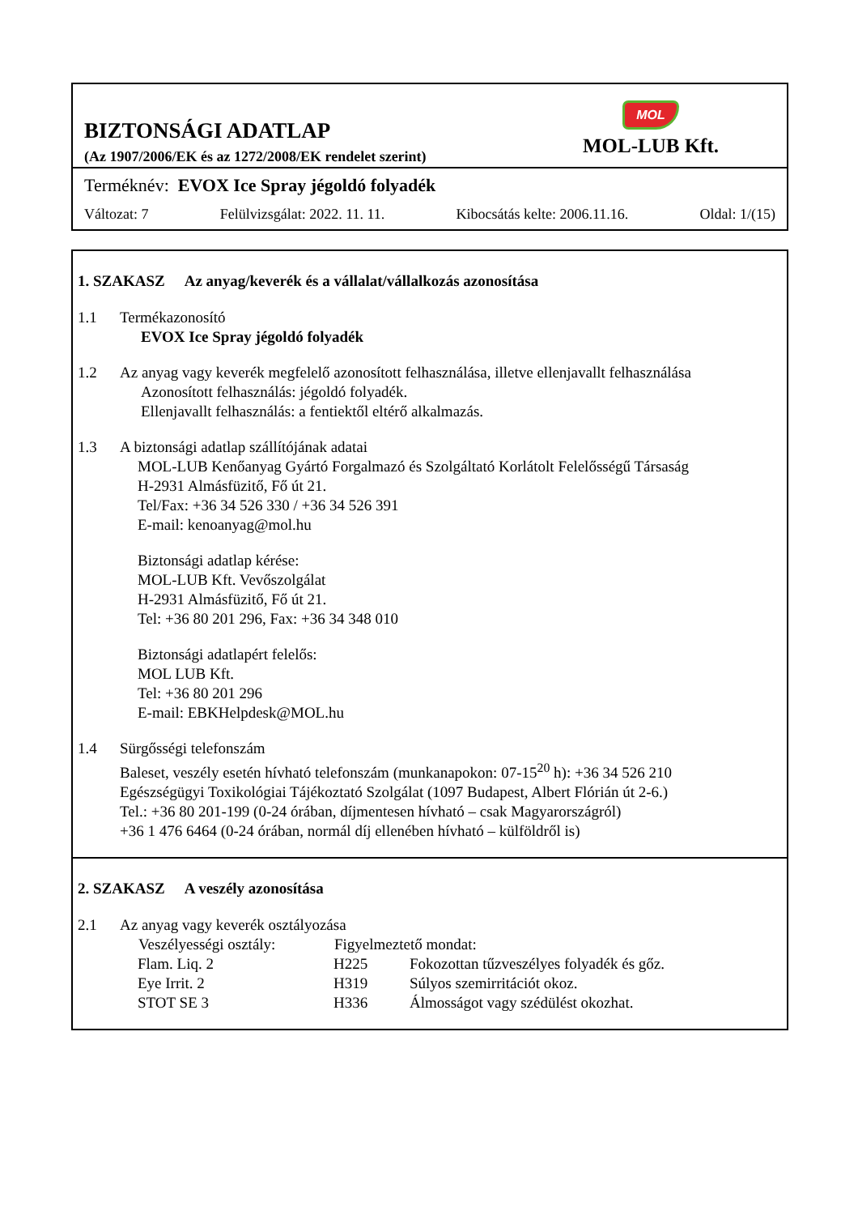BIZTONSÁGI ADATLAP
(Az 1907/2006/EK és az 1272/2008/EK rendelet szerint)
MOL
MOL-LUB Kft.
Terméknév: EVOX Ice Spray jégoldó folyadék
Változat: 7 Felülvizsgálat: 2022. 11. 11. Kibocsátás kelte: 2006.11.16. Oldal: 1/(15)
1. SZAKASZ Az anyag/keverék és a vállalat/vállalkozás azonosítása
1.1 Termékazonosító
EVOX Ice Spray jégoldó folyadék
1.2 Az anyag vagy keverék megfelelő azonosított felhasználása, illetve ellenjavallt felhasználása
Azonosított felhasználás: jégoldó folyadék.
Ellenjavallt felhasználás: a fentiektől eltérő alkalmazás.
1.3 A biztonsági adatlap szállítójának adatai
MOL-LUB Kenőanyag Gyártó Forgalmazó és Szolgáltató Korlátolt Felelősségű Társaság
H-2931 Almásfüzitő, Fő út 21.
Tel/Fax: +36 34 526 330 / +36 34 526 391
E-mail: kenoanyag@mol.hu
Biztonsági adatlap kérése:
MOL-LUB Kft. Vevőszolgálat
H-2931 Almásfüzitő, Fő út 21.
Tel: +36 80 201 296, Fax: +36 34 348 010
Biztonsági adatlapért felelős:
MOL LUB Kft.
Tel: +36 80 201 296
E-mail: EBKHelpdesk@MOL.hu
1.4 Sürgősségi telefonszám
Baleset, veszély esetén hívható telefonszám (munkanapokon: 07-15<sup>20</sup> h): +36 34 526 210
Egészségügyi Toxikológiai Tájékoztató Szolgálat (1097 Budapest, Albert Flórián út 2-6.)
Tel.: +36 80 201-199 (0-24 órában, díjmentesen hívható – csak Magyarországról)
+36 1 476 6464 (0-24 órában, normál díj ellenében hívható – külföldről is)
2. SZAKASZ A veszély azonosítása
2.1 Az anyag vagy keverék osztályozása
| Veszélyességi osztály: | Figyelmeztető mondat: | |
| --- | --- | --- |
| Flam. Liq. 2 | H225 | Fokozottan tűzveszélyes folyadék és gőz. |
| Eye Irrit. 2 | H319 | Súlyos szemirritációt okoz. |
| STOT SE 3 | H336 | Álmosságot vagy szédülést okozhat. |